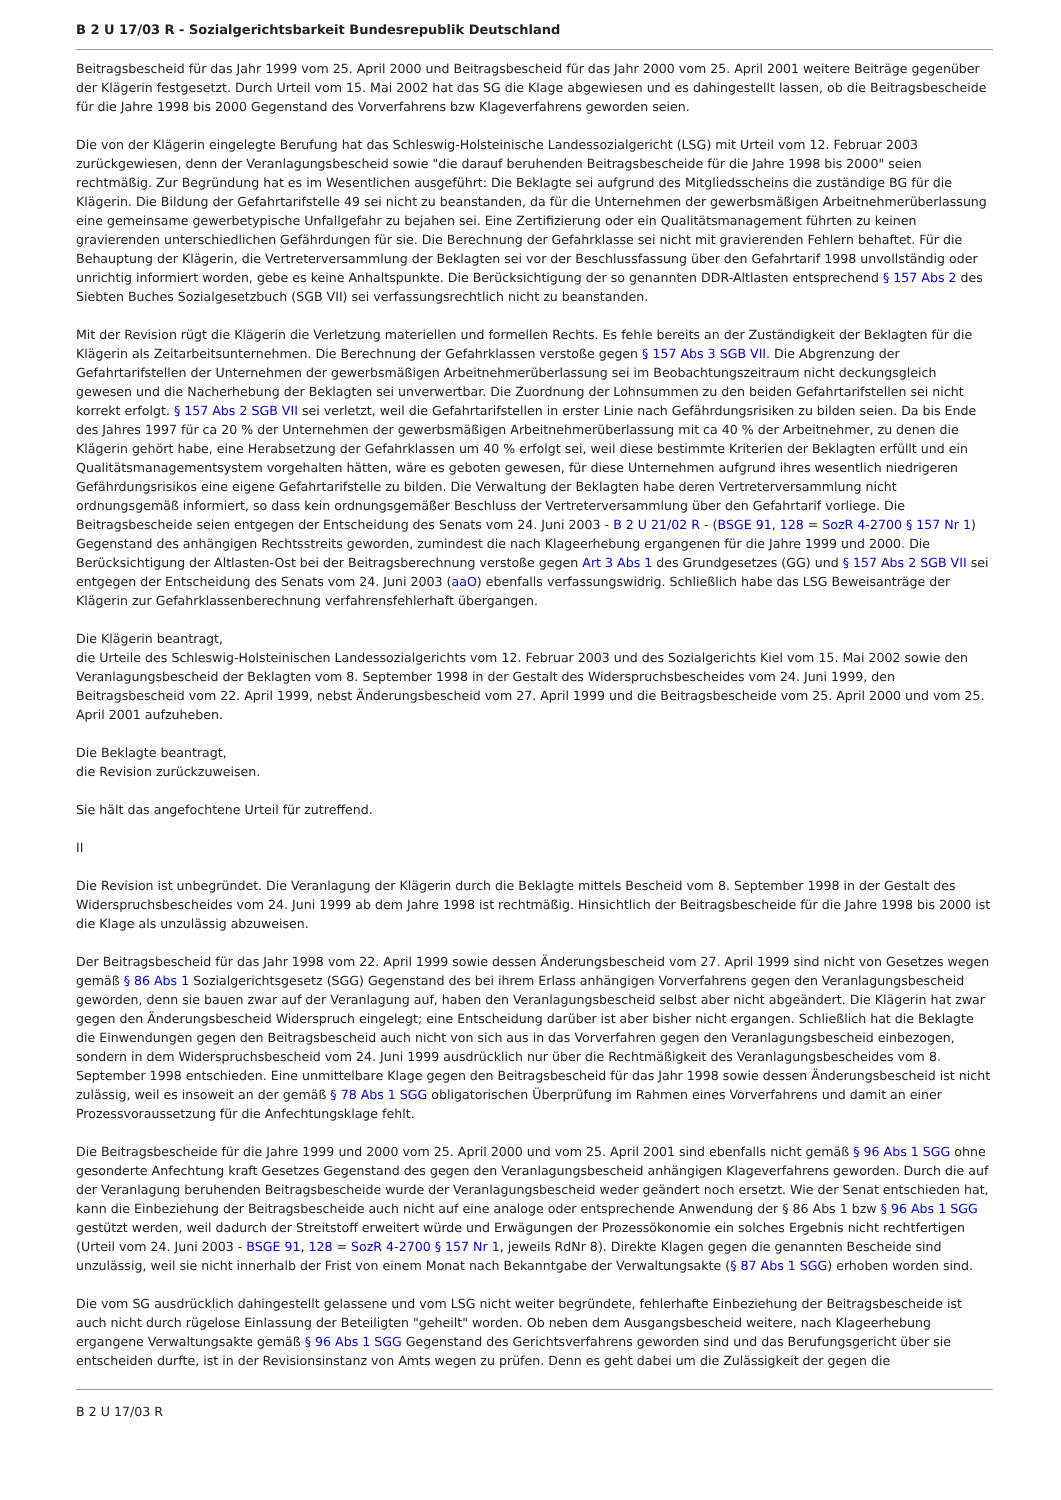B 2 U 17/03 R - Sozialgerichtsbarkeit Bundesrepublik Deutschland
Beitragsbescheid für das Jahr 1999 vom 25. April 2000 und Beitragsbescheid für das Jahr 2000 vom 25. April 2001 weitere Beiträge gegenüber der Klägerin festgesetzt. Durch Urteil vom 15. Mai 2002 hat das SG die Klage abgewiesen und es dahingestellt lassen, ob die Beitragsbescheide für die Jahre 1998 bis 2000 Gegenstand des Vorverfahrens bzw Klageverfahrens geworden seien.
Die von der Klägerin eingelegte Berufung hat das Schleswig-Holsteinische Landessozialgericht (LSG) mit Urteil vom 12. Februar 2003 zurückgewiesen, denn der Veranlagungsbescheid sowie "die darauf beruhenden Beitragsbescheide für die Jahre 1998 bis 2000" seien rechtmäßig. Zur Begründung hat es im Wesentlichen ausgeführt: Die Beklagte sei aufgrund des Mitgliedsscheins die zuständige BG für die Klägerin. Die Bildung der Gefahrtarifstelle 49 sei nicht zu beanstanden, da für die Unternehmen der gewerbsmäßigen Arbeitnehmerüberlassung eine gemeinsame gewerbetypische Unfallgefahr zu bejahen sei. Eine Zertifizierung oder ein Qualitätsmanagement führten zu keinen gravierenden unterschiedlichen Gefährdungen für sie. Die Berechnung der Gefahrklasse sei nicht mit gravierenden Fehlern behaftet. Für die Behauptung der Klägerin, die Vertreterversammlung der Beklagten sei vor der Beschlussfassung über den Gefahrtarif 1998 unvollständig oder unrichtig informiert worden, gebe es keine Anhaltspunkte. Die Berücksichtigung der so genannten DDR-Altlasten entsprechend § 157 Abs 2 des Siebten Buches Sozialgesetzbuch (SGB VII) sei verfassungsrechtlich nicht zu beanstanden.
Mit der Revision rügt die Klägerin die Verletzung materiellen und formellen Rechts. Es fehle bereits an der Zuständigkeit der Beklagten für die Klägerin als Zeitarbeitsunternehmen. Die Berechnung der Gefahrklassen verstoße gegen § 157 Abs 3 SGB VII. Die Abgrenzung der Gefahrtarifstellen der Unternehmen der gewerbsmäßigen Arbeitnehmerüberlassung sei im Beobachtungszeitraum nicht deckungsgleich gewesen und die Nacherhebung der Beklagten sei unverwertbar. Die Zuordnung der Lohnsummen zu den beiden Gefahrtarifstellen sei nicht korrekt erfolgt. § 157 Abs 2 SGB VII sei verletzt, weil die Gefahrtarifstellen in erster Linie nach Gefährdungsrisiken zu bilden seien. Da bis Ende des Jahres 1997 für ca 20 % der Unternehmen der gewerbsmäßigen Arbeitnehmerüberlassung mit ca 40 % der Arbeitnehmer, zu denen die Klägerin gehört habe, eine Herabsetzung der Gefahrklassen um 40 % erfolgt sei, weil diese bestimmte Kriterien der Beklagten erfüllt und ein Qualitätsmanagementsystem vorgehalten hätten, wäre es geboten gewesen, für diese Unternehmen aufgrund ihres wesentlich niedrigeren Gefährdungsrisikos eine eigene Gefahrtarifstelle zu bilden. Die Verwaltung der Beklagten habe deren Vertreterversammlung nicht ordnungsgemäß informiert, so dass kein ordnungsgemäßer Beschluss der Vertreterversammlung über den Gefahrtarif vorliege. Die Beitragsbescheide seien entgegen der Entscheidung des Senats vom 24. Juni 2003 - B 2 U 21/02 R - (BSGE 91, 128 = SozR 4-2700 § 157 Nr 1) Gegenstand des anhängigen Rechtsstreits geworden, zumindest die nach Klageerhebung ergangenen für die Jahre 1999 und 2000. Die Berücksichtigung der Altlasten-Ost bei der Beitragsberechnung verstoße gegen Art 3 Abs 1 des Grundgesetzes (GG) und § 157 Abs 2 SGB VII sei entgegen der Entscheidung des Senats vom 24. Juni 2003 (aaO) ebenfalls verfassungswidrig. Schließlich habe das LSG Beweisanträge der Klägerin zur Gefahrklassenberechnung verfahrensfehlerhaft übergangen.
Die Klägerin beantragt,
die Urteile des Schleswig-Holsteinischen Landessozialgerichts vom 12. Februar 2003 und des Sozialgerichts Kiel vom 15. Mai 2002 sowie den Veranlagungsbescheid der Beklagten vom 8. September 1998 in der Gestalt des Widerspruchsbescheides vom 24. Juni 1999, den Beitragsbescheid vom 22. April 1999, nebst Änderungsbescheid vom 27. April 1999 und die Beitragsbescheide vom 25. April 2000 und vom 25. April 2001 aufzuheben.
Die Beklagte beantragt,
die Revision zurückzuweisen.
Sie hält das angefochtene Urteil für zutreffend.
II
Die Revision ist unbegründet. Die Veranlagung der Klägerin durch die Beklagte mittels Bescheid vom 8. September 1998 in der Gestalt des Widerspruchsbescheides vom 24. Juni 1999 ab dem Jahre 1998 ist rechtmäßig. Hinsichtlich der Beitragsbescheide für die Jahre 1998 bis 2000 ist die Klage als unzulässig abzuweisen.
Der Beitragsbescheid für das Jahr 1998 vom 22. April 1999 sowie dessen Änderungsbescheid vom 27. April 1999 sind nicht von Gesetzes wegen gemäß § 86 Abs 1 Sozialgerichtsgesetz (SGG) Gegenstand des bei ihrem Erlass anhängigen Vorverfahrens gegen den Veranlagungsbescheid geworden, denn sie bauen zwar auf der Veranlagung auf, haben den Veranlagungsbescheid selbst aber nicht abgeändert. Die Klägerin hat zwar gegen den Änderungsbescheid Widerspruch eingelegt; eine Entscheidung darüber ist aber bisher nicht ergangen. Schließlich hat die Beklagte die Einwendungen gegen den Beitragsbescheid auch nicht von sich aus in das Vorverfahren gegen den Veranlagungsbescheid einbezogen, sondern in dem Widerspruchsbescheid vom 24. Juni 1999 ausdrücklich nur über die Rechtmäßigkeit des Veranlagungsbescheides vom 8. September 1998 entschieden. Eine unmittelbare Klage gegen den Beitragsbescheid für das Jahr 1998 sowie dessen Änderungsbescheid ist nicht zulässig, weil es insoweit an der gemäß § 78 Abs 1 SGG obligatorischen Überprüfung im Rahmen eines Vorverfahrens und damit an einer Prozessvoraussetzung für die Anfechtungsklage fehlt.
Die Beitragsbescheide für die Jahre 1999 und 2000 vom 25. April 2000 und vom 25. April 2001 sind ebenfalls nicht gemäß § 96 Abs 1 SGG ohne gesonderte Anfechtung kraft Gesetzes Gegenstand des gegen den Veranlagungsbescheid anhängigen Klageverfahrens geworden. Durch die auf der Veranlagung beruhenden Beitragsbescheide wurde der Veranlagungsbescheid weder geändert noch ersetzt. Wie der Senat entschieden hat, kann die Einbeziehung der Beitragsbescheide auch nicht auf eine analoge oder entsprechende Anwendung der § 86 Abs 1 bzw § 96 Abs 1 SGG gestützt werden, weil dadurch der Streitstoff erweitert würde und Erwägungen der Prozessökonomie ein solches Ergebnis nicht rechtfertigen (Urteil vom 24. Juni 2003 - BSGE 91, 128 = SozR 4-2700 § 157 Nr 1, jeweils RdNr 8). Direkte Klagen gegen die genannten Bescheide sind unzulässig, weil sie nicht innerhalb der Frist von einem Monat nach Bekanntgabe der Verwaltungsakte (§ 87 Abs 1 SGG) erhoben worden sind.
Die vom SG ausdrücklich dahingestellt gelassene und vom LSG nicht weiter begründete, fehlerhafte Einbeziehung der Beitragsbescheide ist auch nicht durch rügelose Einlassung der Beteiligten "geheilt" worden. Ob neben dem Ausgangsbescheid weitere, nach Klageerhebung ergangene Verwaltungsakte gemäß § 96 Abs 1 SGG Gegenstand des Gerichtsverfahrens geworden sind und das Berufungsgericht über sie entscheiden durfte, ist in der Revisionsinstanz von Amts wegen zu prüfen. Denn es geht dabei um die Zulässigkeit der gegen die
B 2 U 17/03 R